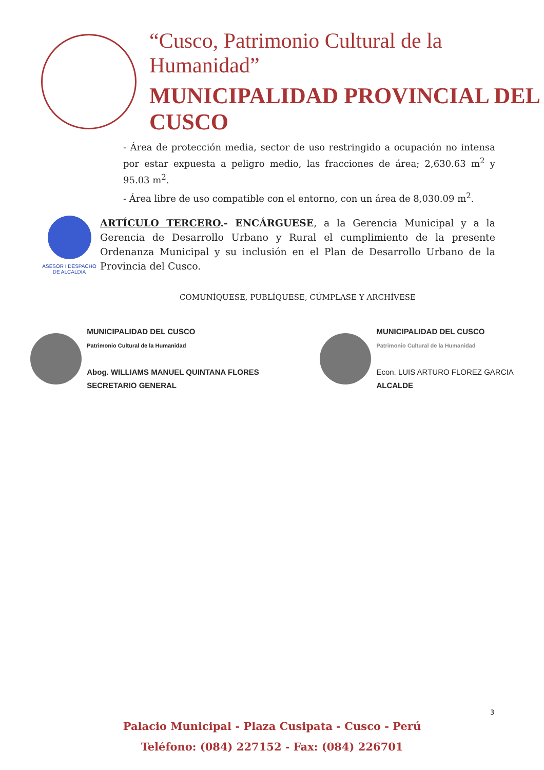“Cusco, Patrimonio Cultural de la Humanidad”
MUNICIPALIDAD PROVINCIAL DEL CUSCO
- Área de protección media, sector de uso restringido a ocupación no intensa por estar expuesta a peligro medio, las fracciones de área; 2,630.63 m<sup>2</sup> y 95.03 m<sup>2</sup>.
- Área libre de uso compatible con el entorno, con un área de 8,030.09 m<sup>2</sup>.
ASESOR I DESPACHO DE ALCALDIA
ARTÍCULO TERCERO.- ENCÁRGUESE, a la Gerencia Municipal y a la Gerencia de Desarrollo Urbano y Rural el cumplimiento de la presente Ordenanza Municipal y su inclusión en el Plan de Desarrollo Urbano de la Provincia del Cusco.
COMUNÍQUESE, PUBLÍQUESE, CÚMPLASE Y ARCHÍVESE
MUNICIPALIDAD DEL CUSCO
Patrimonio Cultural de la Humanidad
Abog. WILLIAMS MANUEL QUINTANA FLORES
SECRETARIO GENERAL
MUNICIPALIDAD DEL CUSCO
Patrimonio Cultural de la Humanidad
Econ. LUIS ARTURO FLOREZ GARCIA
ALCALDE
3
Palacio Municipal - Plaza Cusipata - Cusco - Perú
Teléfono: (084) 227152 - Fax: (084) 226701